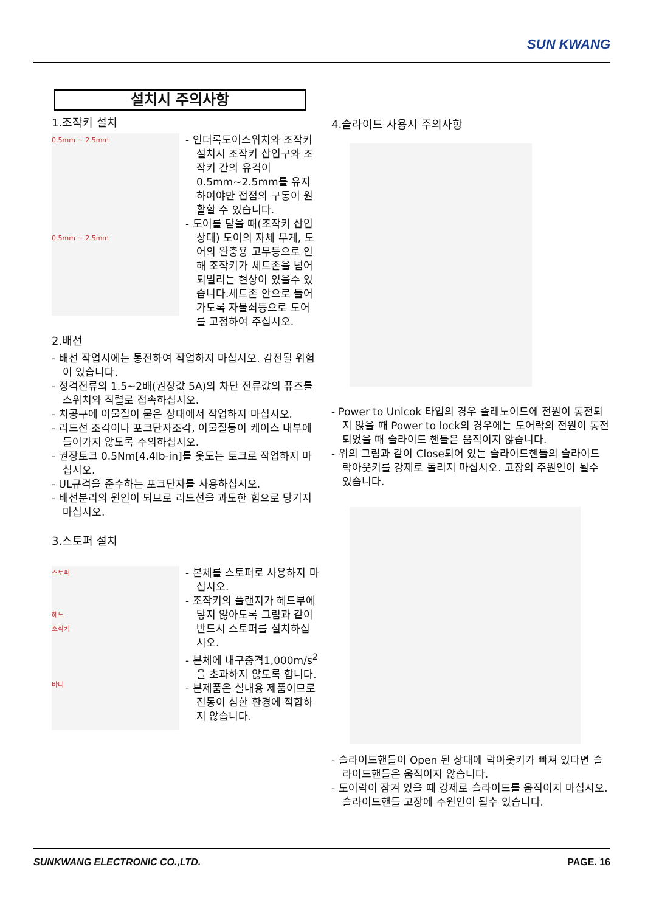SUN KWANG
설치시 주의사항
1.조작키 설치
0.5mm ~ 2.5mm
0.5mm ~ 2.5mm
- 인터록도어스위치와 조작키 설치시 조작키 삽입구와 조작키 간의 유격이 0.5mm~2.5mm를 유지하여야만 접점의 구동이 원활할 수 있습니다.
- 도어를 닫을 때(조작키 삽입상태) 도어의 자체 무게, 도어의 완충용 고무등으로 인해 조작키가 세트존을 넘어 되밀리는 현상이 있을수 있습니다.세트존 안으로 들어가도록 자물쇠등으로 도어를 고정하여 주십시오.
2.배선
- 배선 작업시에는 통전하여 작업하지 마십시오. 감전될 위험이 있습니다.
- 정격전류의 1.5~2배(권장값 5A)의 차단 전류값의 퓨즈를 스위치와 직렬로 접속하십시오.
- 치공구에 이물질이 묻은 상태에서 작업하지 마십시오.
- 리드선 조각이나 포크단자조각, 이물질등이 케이스 내부에 들어가지 않도록 주의하십시오.
- 권장토크 0.5Nm[4.4lb-in]를 웃도는 토크로 작업하지 마십시오.
- UL규격을 준수하는 포크단자를 사용하십시오.
- 배선분리의 원인이 되므로 리드선을 과도한 힘으로 당기지 마십시오.
3.스토퍼 설치
스토퍼
헤드
조작키
바디
- 본체를 스토퍼로 사용하지 마십시오.
- 조작키의 플랜지가 헤드부에 닿지 않아도록 그림과 같이 반드시 스토퍼를 설치하십시오.
- 본체에 내구충격1,000m/s<sup>2</sup>을 초과하지 않도록 합니다.
- 본제품은 실내용 제품이므로 진동이 심한 환경에 적합하지 않습니다.
4.슬라이드 사용시 주의사항
- Power to Unlcok 타입의 경우 솔레노이드에 전원이 통전되지 않을 때 Power to lock의 경우에는 도어락의 전원이 통전되었을 때 슬라이드 핸들은 움직이지 않습니다.
- 위의 그림과 같이 Close되어 있는 슬라이드핸들의 슬라이드 락아웃키를 강제로 돌리지 마십시오. 고장의 주원인이 될수 있습니다.
- 슬라이드핸들이 Open 된 상태에 락아웃키가 빠져 있다면 슬라이드핸들은 움직이지 않습니다.
- 도어락이 잠겨 있을 때 강제로 슬라이드를 움직이지 마십시오. 슬라이드핸들 고장에 주원인이 될수 있습니다.
SUNKWANG ELECTRONIC CO.,LTD. PAGE. 16